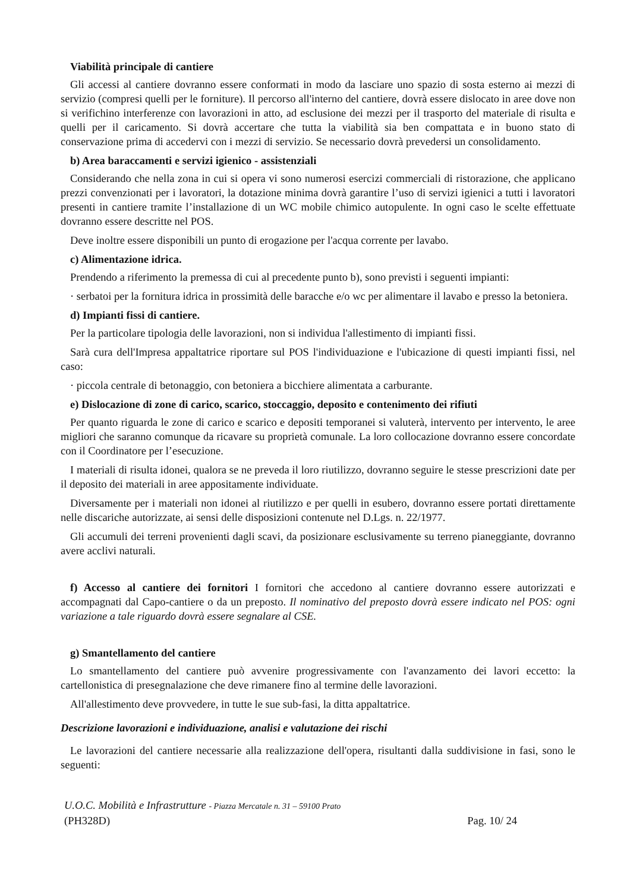Viabilità principale di cantiere
Gli accessi al cantiere dovranno essere conformati in modo da lasciare uno spazio di sosta esterno ai mezzi di servizio (compresi quelli per le forniture). Il percorso all'interno del cantiere, dovrà essere dislocato in aree dove non si verifichino interferenze con lavorazioni in atto, ad esclusione dei mezzi per il trasporto del materiale di risulta e quelli per il caricamento. Si dovrà accertare che tutta la viabilità sia ben compattata e in buono stato di conservazione prima di accedervi con i mezzi di servizio. Se necessario dovrà prevedersi un consolidamento.
b) Area baraccamenti e servizi igienico - assistenziali
Considerando che nella zona in cui si opera vi sono numerosi esercizi commerciali di ristorazione, che applicano prezzi convenzionati per i lavoratori, la dotazione minima dovrà garantire l’uso di servizi igienici a tutti i lavoratori presenti in cantiere tramite l’installazione di un WC mobile chimico autopulente. In ogni caso le scelte effettuate dovranno essere descritte nel POS.
Deve inoltre essere disponibili un punto di erogazione per l'acqua corrente per lavabo.
c) Alimentazione idrica.
Prendendo a riferimento la premessa di cui al precedente punto b), sono previsti i seguenti impianti:
· serbatoi per la fornitura idrica in prossimità delle baracche e/o wc per alimentare il lavabo e presso la betoniera.
d) Impianti fissi di cantiere.
Per la particolare tipologia delle lavorazioni, non si individua l'allestimento di impianti fissi.
Sarà cura dell'Impresa appaltatrice riportare sul POS l'individuazione e l'ubicazione di questi impianti fissi, nel caso:
· piccola centrale di betonaggio, con betoniera a bicchiere alimentata a carburante.
e) Dislocazione di zone di carico, scarico, stoccaggio, deposito e contenimento dei rifiuti
Per quanto riguarda le zone di carico e scarico e depositi temporanei si valuterà, intervento per intervento, le aree migliori che saranno comunque da ricavare su proprietà comunale. La loro collocazione dovranno essere concordate con il Coordinatore per l’esecuzione.
I materiali di risulta idonei, qualora se ne preveda il loro riutilizzo, dovranno seguire le stesse prescrizioni date per il deposito dei materiali in aree appositamente individuate.
Diversamente per i materiali non idonei al riutilizzo e per quelli in esubero, dovranno essere portati direttamente nelle discariche autorizzate, ai sensi delle disposizioni contenute nel D.Lgs. n. 22/1977.
Gli accumuli dei terreni provenienti dagli scavi, da posizionare esclusivamente su terreno pianeggiante, dovranno avere acclivi naturali.
f) Accesso al cantiere dei fornitori I fornitori che accedono al cantiere dovranno essere autorizzati e accompagnati dal Capo-cantiere o da un preposto. Il nominativo del preposto dovrà essere indicato nel POS: ogni variazione a tale riguardo dovrà essere segnalare al CSE.
g) Smantellamento del cantiere
Lo smantellamento del cantiere può avvenire progressivamente con l'avanzamento dei lavori eccetto: la cartellonistica di presegnalazione che deve rimanere fino al termine delle lavorazioni.
All'allestimento deve provvedere, in tutte le sue sub-fasi, la ditta appaltatrice.
Descrizione lavorazioni e individuazione, analisi e valutazione dei rischi
Le lavorazioni del cantiere necessarie alla realizzazione dell'opera, risultanti dalla suddivisione in fasi, sono le seguenti:
U.O.C. Mobilità e Infrastrutture - Piazza Mercatale n. 31 – 59100 Prato
(PH328D) Pag. 10/ 24